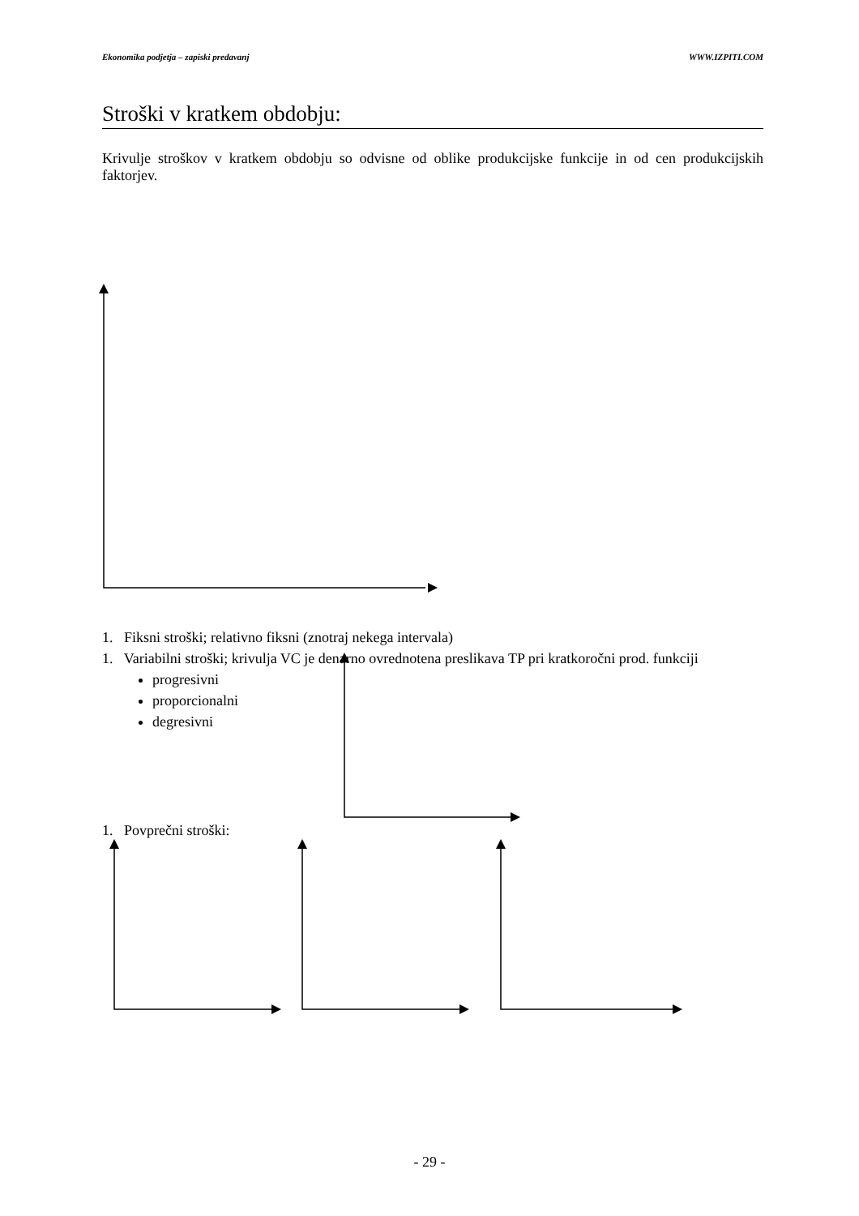Ekonomika podjetja – zapiski predavanj WWW.IZPITI.COM
Stroški v kratkem obdobju:
Krivulje stroškov v kratkem obdobju so odvisne od oblike produkcijske funkcije in od cen produkcijskih faktorjev.
1. Fiksni stroški; relativno fiksni (znotraj nekega intervala)
1. Variabilni stroški; krivulja VC je denarno ovrednotena preslikava TP pri kratkoročni prod. funkciji
progresivni
proporcionalni
degresivni
1. Povprečni stroški:
- 29 -